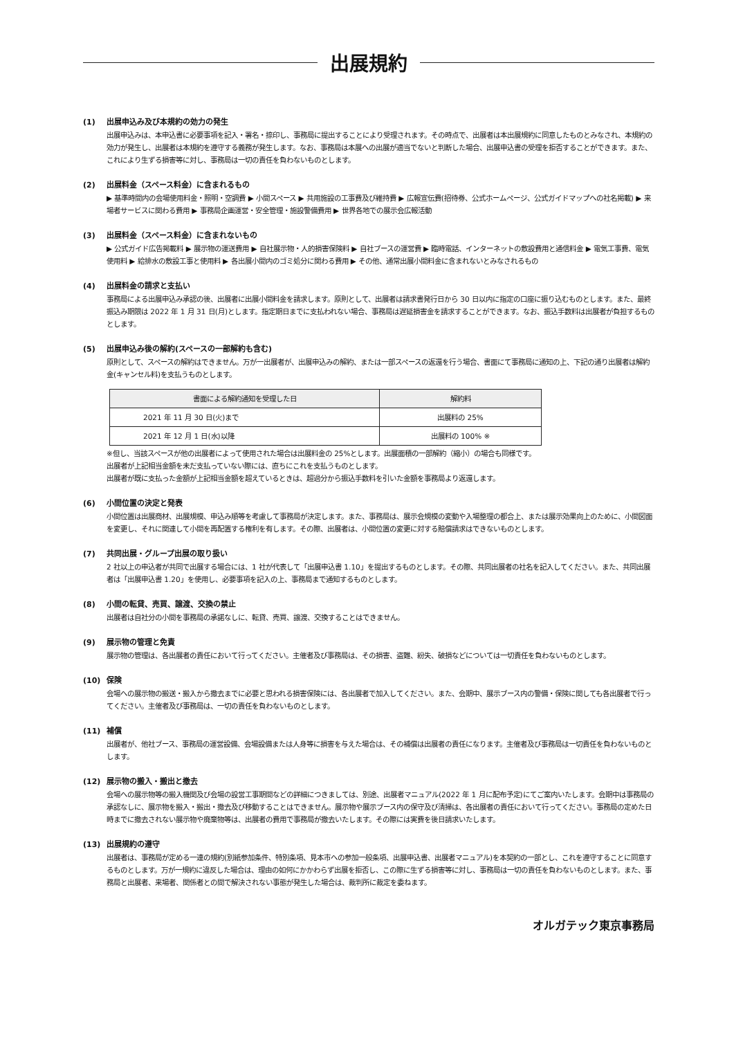出展規約
(1) 出展申込み及び本規約の効力の発生
出展申込みは、本申込書に必要事項を記入・署名・捺印し、事務局に提出することにより受理されます。その時点で、出展者は本出展規約に同意したものとみなされ、本規約の効力が発生し、出展者は本規約を遵守する義務が発生します。なお、事務局は本展への出展が適当でないと判断した場合、出展申込書の受理を拒否することができます。また、これにより生ずる損害等に対し、事務局は一切の責任を負わないものとします。
(2) 出展料金（スペース料金）に含まれるもの
▶ 基準時間内の会場使用料金・照明・空調費 ▶ 小間スペース ▶ 共用施設の工事費及び維持費 ▶ 広報宣伝費(招待券、公式ホームページ、公式ガイドマップへの社名掲載) ▶ 来場者サービスに関わる費用 ▶ 事務局企画運営・安全管理・施設警備費用 ▶ 世界各地での展示会広報活動
(3) 出展料金（スペース料金）に含まれないもの
▶ 公式ガイド広告掲載料 ▶ 展示物の運送費用 ▶ 自社展示物・人的損害保険料 ▶ 自社ブースの運営費 ▶ 臨時電話、インターネットの敷設費用と通信料金 ▶ 電気工事費、電気使用料 ▶ 給排水の敷設工事と使用料 ▶ 各出展小間内のゴミ処分に関わる費用 ▶ その他、通常出展小間料金に含まれないとみなされるもの
(4) 出展料金の請求と支払い
事務局による出展申込み承認の後、出展者に出展小間料金を請求します。原則として、出展者は請求書発行日から 30 日以内に指定の口座に振り込むものとします。また、最終振込み期限は 2022 年 1 月 31 日(月)とします。指定期日までに支払われない場合、事務局は遅延損害金を請求することができます。なお、振込手数料は出展者が負担するものとします。
(5) 出展申込み後の解約(スペースの一部解約も含む)
原則として、スペースの解約はできません。万が一出展者が、出展申込みの解約、または一部スペースの返還を行う場合、書面にて事務局に通知の上、下記の通り出展者は解約金(キャンセル料)を支払うものとします。
| 書面による解約通知を受理した日 | 解約料 |
| --- | --- |
| 2021 年 11 月 30 日(火)まで | 出展料の 25% |
| 2021 年 12 月 1 日(水)以降 | 出展料の 100% ※ |
※但し、当該スペースが他の出展者によって使用された場合は出展料金の 25%とします。出展面積の一部解約（縮小）の場合も同様です。
出展者が上記相当金額を未だ支払っていない際には、直ちにこれを支払うものとします。
出展者が既に支払った金額が上記相当金額を超えているときは、超過分から振込手数料を引いた金額を事務局より返還します。
(6) 小間位置の決定と発表
小間位置は出展商材、出展規模、申込み順等を考慮して事務局が決定します。また、事務局は、展示会規模の変動や入場整理の都合上、または展示効果向上のために、小間図面を変更し、それに関連して小間を再配置する権利を有します。その際、出展者は、小間位置の変更に対する賠償請求はできないものとします。
(7) 共同出展・グループ出展の取り扱い
2 社以上の申込者が共同で出展する場合には、1 社が代表して「出展申込書 1.10」を提出するものとします。その際、共同出展者の社名を記入してください。また、共同出展者は「出展申込書 1.20」を使用し、必要事項を記入の上、事務局まで通知するものとします。
(8) 小間の転貸、売買、譲渡、交換の禁止
出展者は自社分の小間を事務局の承諾なしに、転貸、売買、譲渡、交換することはできません。
(9) 展示物の管理と免責
展示物の管理は、各出展者の責任において行ってください。主催者及び事務局は、その損害、盗難、紛失、破損などについては一切責任を負わないものとします。
(10) 保険
会場への展示物の搬送・搬入から撤去までに必要と思われる損害保険には、各出展者で加入してください。また、会期中、展示ブース内の警備・保険に関しても各出展者で行ってください。主催者及び事務局は、一切の責任を負わないものとします。
(11) 補償
出展者が、他社ブース、事務局の運営設備、会場設備または人身等に損害を与えた場合は、その補償は出展者の責任になります。主催者及び事務局は一切責任を負わないものとします。
(12) 展示物の搬入・搬出と撤去
会場への展示物等の搬入機関及び会場の設営工事期間などの詳細につきましては、別途、出展者マニュアル(2022 年 1 月に配布予定)にてご案内いたします。会期中は事務局の承認なしに、展示物を搬入・搬出・撤去及び移動することはできません。展示物や展示ブース内の保守及び清掃は、各出展者の責任において行ってください。事務局の定めた日時までに撤去されない展示物や廃棄物等は、出展者の費用で事務局が撤去いたします。その際には実費を後日請求いたします。
(13) 出展規約の遵守
出展者は、事務局が定める一連の規約(別紙参加条件、特別条項、見本市への参加一般条項、出展申込書、出展者マニュアル)を本契約の一部とし、これを遵守することに同意するものとします。万が一規約に違反した場合は、理由の如何にかかわらず出展を拒否し、この際に生ずる損害等に対し、事務局は一切の責任を負わないものとします。また、事務局と出展者、来場者、関係者との間で解決されない事態が発生した場合は、裁判所に裁定を委ねます。
オルガテック東京事務局